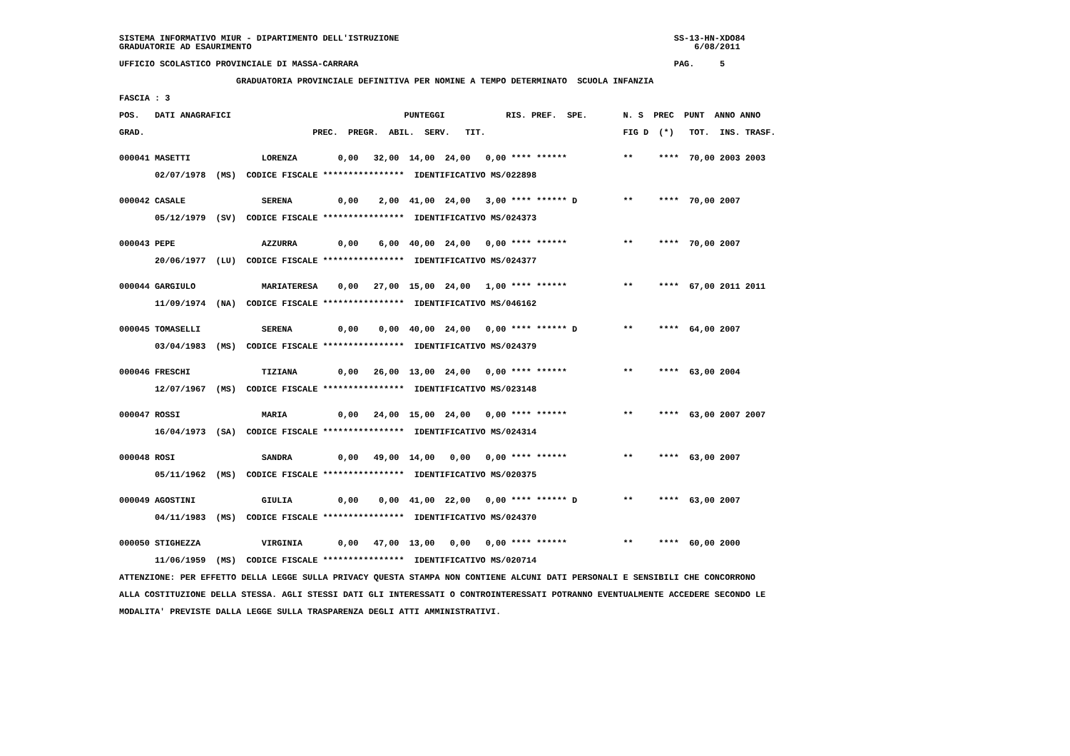SISTEMA INFORMATIVO MIUR - DIPARTIMENTO DELL'ISTRUZIONE                                                      SS-13-HN-XDO84
GRADUATORIE AD ESAURIMENTO                                                                                       6/08/2011

UFFICIO SCOLASTICO PROVINCIALE DI MASSA-CARRARA                                                              PAG.     5

                       GRADUATORIA PROVINCIALE DEFINITIVA PER NOMINE A TEMPO DETERMINATO  SCUOLA INFANZIA

FASCIA : 3

POS.   DATI ANAGRAFICI                                  PUNTEGGI            RIS. PREF.  SPE.       N. S  PREC  PUNT  ANNO ANNO

GRAD.                                 PREC.  PREGR.  ABIL.  SERV.   TIT.                           FIG D  (*)   TOT.  INS. TRASF.


000041 MASETTI              LORENZA        0,00   32,00  14,00  24,00   0,00 **** ******           **     ****  70,00 2003 2003

       02/07/1978  (MS)  CODICE FISCALE ****************  IDENTIFICATIVO MS/022898


000042 CASALE               SERENA         0,00    2,00  41,00  24,00   3,00 **** ****** D         **     ****  70,00 2007

       05/12/1979  (SV)  CODICE FISCALE ****************  IDENTIFICATIVO MS/024373


000043 PEPE                 AZZURRA        0,00    6,00  40,00  24,00   0,00 **** ******           **     ****  70,00 2007

       20/06/1977  (LU)  CODICE FISCALE ****************  IDENTIFICATIVO MS/024377


000044 GARGIULO             MARIATERESA    0,00   27,00  15,00  24,00   1,00 **** ******           **     ****  67,00 2011 2011

       11/09/1974  (NA)  CODICE FISCALE ****************  IDENTIFICATIVO MS/046162


000045 TOMASELLI            SERENA         0,00    0,00  40,00  24,00   0,00 **** ****** D         **     ****  64,00 2007

       03/04/1983  (MS)  CODICE FISCALE ****************  IDENTIFICATIVO MS/024379


000046 FRESCHI              TIZIANA        0,00   26,00  13,00  24,00   0,00 **** ******           **     ****  63,00 2004

       12/07/1967  (MS)  CODICE FISCALE ****************  IDENTIFICATIVO MS/023148


000047 ROSSI                MARIA          0,00   24,00  15,00  24,00   0,00 **** ******           **     ****  63,00 2007 2007

       16/04/1973  (SA)  CODICE FISCALE ****************  IDENTIFICATIVO MS/024314


000048 ROSI                 SANDRA         0,00   49,00  14,00   0,00   0,00 **** ******           **     ****  63,00 2007

       05/11/1962  (MS)  CODICE FISCALE ****************  IDENTIFICATIVO MS/020375


000049 AGOSTINI             GIULIA         0,00    0,00  41,00  22,00   0,00 **** ****** D         **     ****  63,00 2007

       04/11/1983  (MS)  CODICE FISCALE ****************  IDENTIFICATIVO MS/024370


000050 STIGHEZZA            VIRGINIA       0,00   47,00  13,00   0,00   0,00 **** ******           **     ****  60,00 2000

       11/06/1959  (MS)  CODICE FISCALE ****************  IDENTIFICATIVO MS/020714

ATTENZIONE: PER EFFETTO DELLA LEGGE SULLA PRIVACY QUESTA STAMPA NON CONTIENE ALCUNI DATI PERSONALI E SENSIBILI CHE CONCORRONO

ALLA COSTITUZIONE DELLA STESSA. AGLI STESSI DATI GLI INTERESSATI O CONTROINTERESSATI POTRANNO EVENTUALMENTE ACCEDERE SECONDO LE

MODALITA' PREVISTE DALLA LEGGE SULLA TRASPARENZA DEGLI ATTI AMMINISTRATIVI.